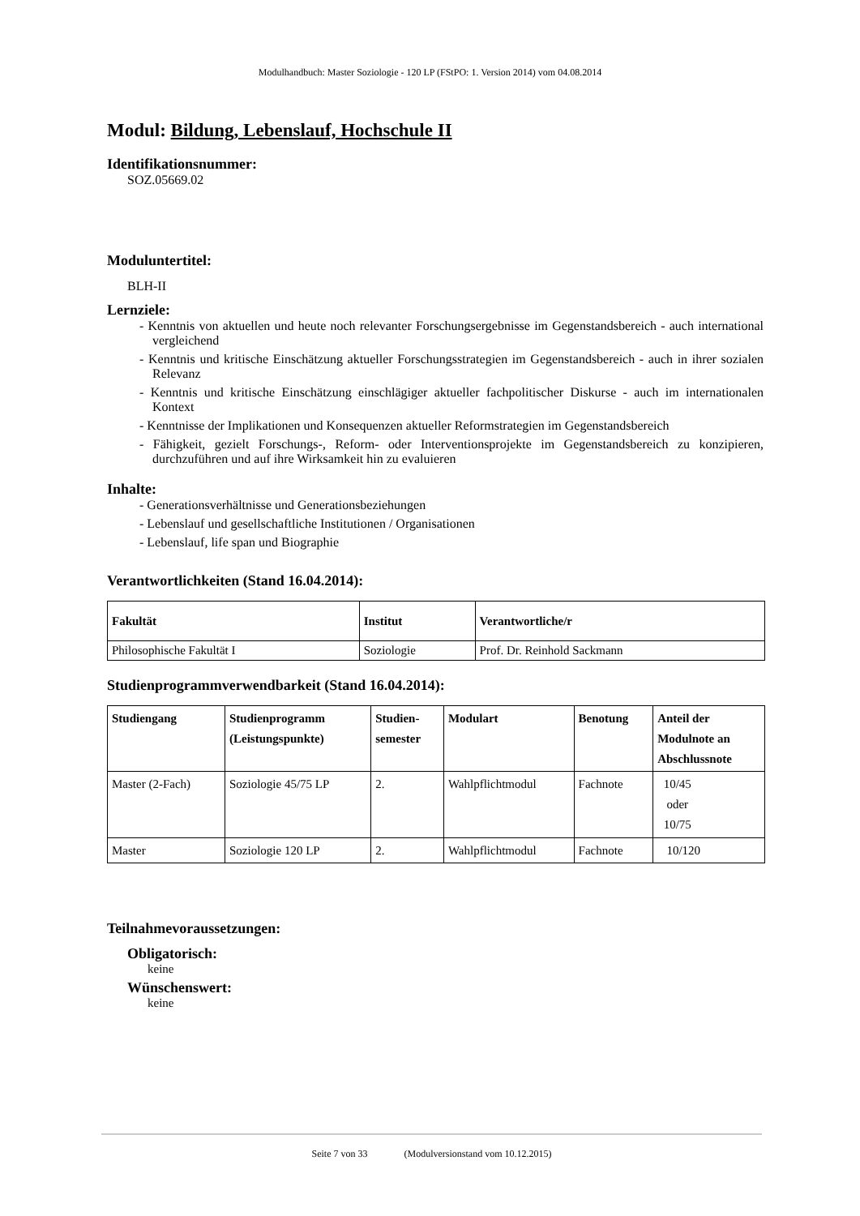Modulhandbuch: Master Soziologie - 120 LP (FStPO: 1. Version 2014) vom 04.08.2014
Modul: Bildung, Lebenslauf, Hochschule II
Identifikationsnummer:
SOZ.05669.02
Moduluntertitel:
BLH-II
Lernziele:
- Kenntnis von aktuellen und heute noch relevanter Forschungsergebnisse im Gegenstandsbereich - auch international vergleichend
- Kenntnis und kritische Einschätzung aktueller Forschungsstrategien im Gegenstandsbereich - auch in ihrer sozialen Relevanz
- Kenntnis und kritische Einschätzung einschlägiger aktueller fachpolitischer Diskurse - auch im internationalen Kontext
- Kenntnisse der Implikationen und Konsequenzen aktueller Reformstrategien im Gegenstandsbereich
- Fähigkeit, gezielt Forschungs-, Reform- oder Interventionsprojekte im Gegenstandsbereich zu konzipieren, durchzuführen und auf ihre Wirksamkeit hin zu evaluieren
Inhalte:
- Generationsverhältnisse und Generationsbeziehungen
- Lebenslauf und gesellschaftliche Institutionen / Organisationen
- Lebenslauf, life span und Biographie
Verantwortlichkeiten (Stand 16.04.2014):
| Fakultät | Institut | Verantwortliche/r |
| --- | --- | --- |
| Philosophische Fakultät I | Soziologie | Prof. Dr. Reinhold Sackmann |
Studienprogrammverwendbarkeit (Stand 16.04.2014):
| Studiengang | Studienprogramm (Leistungspunkte) | Studien- semester | Modulart | Benotung | Anteil der Modulnote an Abschlussnote |
| --- | --- | --- | --- | --- | --- |
| Master (2-Fach) | Soziologie 45/75 LP | 2. | Wahlpflichtmodul | Fachnote | 10/45 oder 10/75 |
| Master | Soziologie 120 LP | 2. | Wahlpflichtmodul | Fachnote | 10/120 |
Teilnahmevoraussetzungen:
Obligatorisch:
keine
Wünschenswert:
keine
Seite 7 von 33 (Modulversionstand vom 10.12.2015)